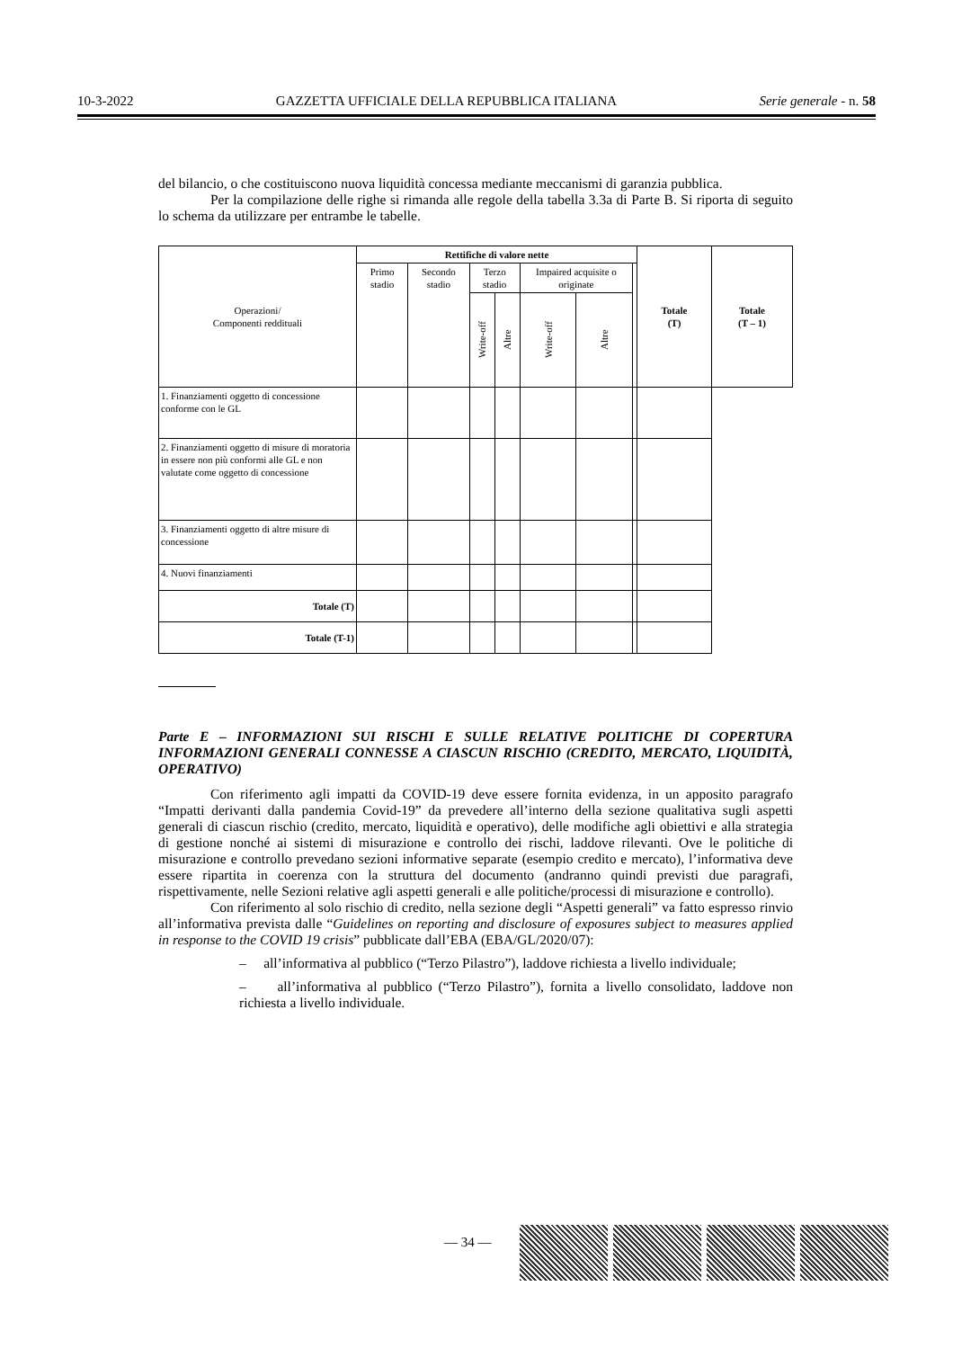10-3-2022 GAZZETTA UFFICIALE DELLA REPUBBLICA ITALIANA Serie generale - n. 58
del bilancio, o che costituiscono nuova liquidità concessa mediante meccanismi di garanzia pubblica.
Per la compilazione delle righe si rimanda alle regole della tabella 3.3a di Parte B. Si riporta di seguito lo schema da utilizzare per entrambe le tabelle.
| Operazioni/ Componenti reddituali | Rettifiche di valore nette | | | | | | | Totale (T) | Totale (T – 1) |
| --- | --- | --- | --- | --- | --- | --- | --- | --- | --- |
| | Primo stadio | Secondo stadio | Terzo stadio | | Impaired acquisite o originate | | | | |
| | | | Write-off | Altre | Write-off | Altre | | | |
| 1. Finanziamenti oggetto di concessione conforme con le GL | | | | | | | | | |
| 2. Finanziamenti oggetto di misure di moratoria in essere non più conformi alle GL e non valutate come oggetto di concessione | | | | | | | | | |
| 3. Finanziamenti oggetto di altre misure di concessione | | | | | | | | | |
| 4. Nuovi finanziamenti | | | | | | | | | |
| Totale (T) | | | | | | | | | |
| Totale (T-1) | | | | | | | | | |
Parte E – INFORMAZIONI SUI RISCHI E SULLE RELATIVE POLITICHE DI COPERTURA INFORMAZIONI GENERALI CONNESSE A CIASCUN RISCHIO (CREDITO, MERCATO, LIQUIDITÀ, OPERATIVO)
Con riferimento agli impatti da COVID-19 deve essere fornita evidenza, in un apposito paragrafo “Impatti derivanti dalla pandemia Covid-19” da prevedere all’interno della sezione qualitativa sugli aspetti generali di ciascun rischio (credito, mercato, liquidità e operativo), delle modifiche agli obiettivi e alla strategia di gestione nonché ai sistemi di misurazione e controllo dei rischi, laddove rilevanti. Ove le politiche di misurazione e controllo prevedano sezioni informative separate (esempio credito e mercato), l’informativa deve essere ripartita in coerenza con la struttura del documento (andranno quindi previsti due paragrafi, rispettivamente, nelle Sezioni relative agli aspetti generali e alle politiche/processi di misurazione e controllo).
Con riferimento al solo rischio di credito, nella sezione degli “Aspetti generali” va fatto espresso rinvio all’informativa prevista dalle “Guidelines on reporting and disclosure of exposures subject to measures applied in response to the COVID 19 crisis” pubblicate dall’EBA (EBA/GL/2020/07):
– all’informativa al pubblico (“Terzo Pilastro”), laddove richiesta a livello individuale;
– all’informativa al pubblico (“Terzo Pilastro”), fornita a livello consolidato, laddove non richiesta a livello individuale.
— 34 —